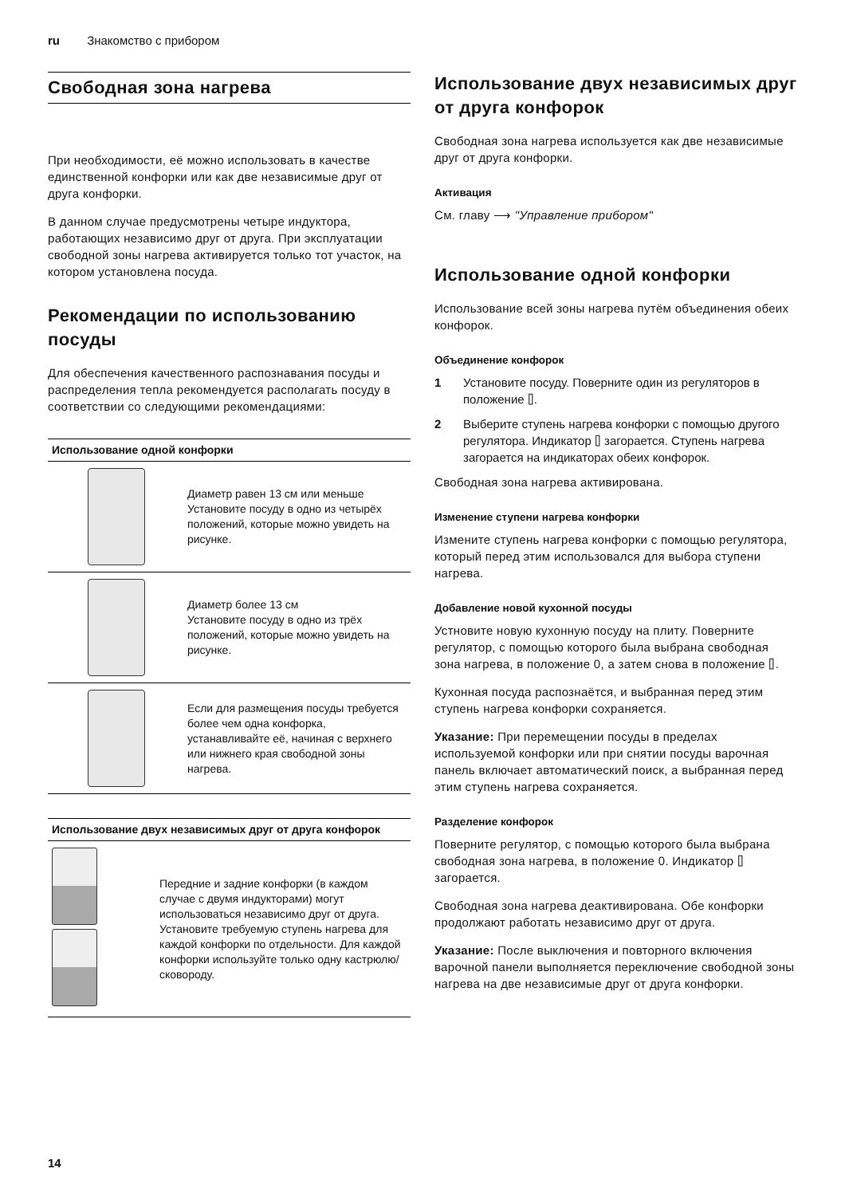ru Знакомство с прибором
Свободная зона нагрева
При необходимости, её можно использовать в качестве единственной конфорки или как две независимые друг от друга конфорки.
В данном случае предусмотрены четыре индуктора, работающих независимо друг от друга. При эксплуатации свободной зоны нагрева активируется только тот участок, на котором установлена посуда.
Рекомендации по использованию посуды
Для обеспечения качественного распознавания посуды и распределения тепла рекомендуется располагать посуду в соответствии со следующими рекомендациями:
| Использование одной конфорки | |
| --- | --- |
| | Диаметр равен 13 см или меньше Установите посуду в одно из четырёх положений, которые можно увидеть на рисунке. |
| | Диаметр более 13 см Установите посуду в одно из трёх положений, которые можно увидеть на рисунке. |
| | Если для размещения посуды требуется более чем одна конфорка, устанавливайте её, начиная с верхнего или нижнего края свободной зоны нагрева. |
| Использование двух независимых друг от друга конфорок | |
| --- | --- |
| | Передние и задние конфорки (в каждом случае с двумя индукторами) могут использоваться независимо друг от друга. Установите требуемую ступень нагрева для каждой конфорки по отдельности. Для каждой конфорки используйте только одну кастрюлю/сковороду. |
Использование двух независимых друг от друга конфорок
Свободная зона нагрева используется как две независимые друг от друга конфорки.
Активация
См. главу ⟶ "Управление прибором"
Использование одной конфорки
Использование всей зоны нагрева путём объединения обеих конфорок.
Объединение конфорок
1 Установите посуду. Поверните один из регуляторов в положение ⌷.
2 Выберите ступень нагрева конфорки с помощью другого регулятора. Индикатор ⌷ загорается. Ступень нагрева загорается на индикаторах обеих конфорок.
Свободная зона нагрева активирована.
Изменение ступени нагрева конфорки
Измените ступень нагрева конфорки с помощью регулятора, который перед этим использовался для выбора ступени нагрева.
Добавление новой кухонной посуды
Устновите новую кухонную посуду на плиту. Поверните регулятор, с помощью которого была выбрана свободная зона нагрева, в положение 0, а затем снова в положение ⌷.
Кухонная посуда распознаётся, и выбранная перед этим ступень нагрева конфорки сохраняется.
Указание: При перемещении посуды в пределах используемой конфорки или при снятии посуды варочная панель включает автоматический поиск, а выбранная перед этим ступень нагрева сохраняется.
Разделение конфорок
Поверните регулятор, с помощью которого была выбрана свободная зона нагрева, в положение 0. Индикатор ⌷ загорается.
Свободная зона нагрева деактивирована. Обе конфорки продолжают работать независимо друг от друга.
Указание: После выключения и повторного включения варочной панели выполняется переключение свободной зоны нагрева на две независимые друг от друга конфорки.
14